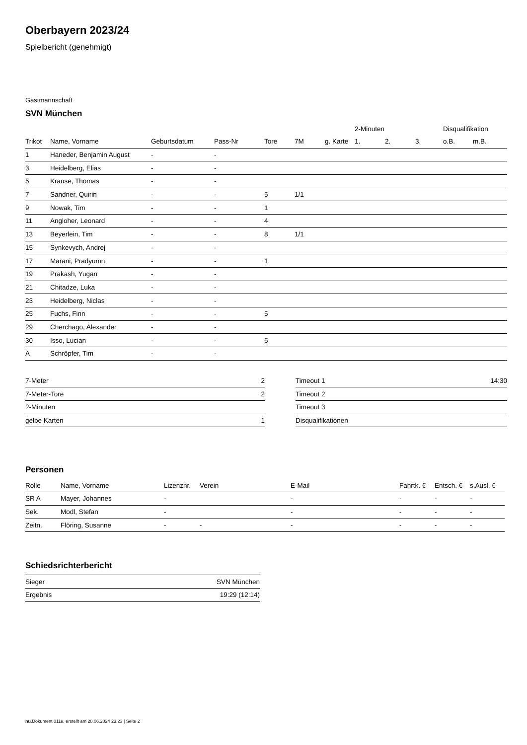Oberbayern 2023/24
Spielbericht (genehmigt)
Gastmannschaft
SVN München
| | | | | | | | 2-Minuten | | | Disqualifikation | |
| --- | --- | --- | --- | --- | --- | --- | --- | --- | --- | --- | --- |
| Trikot | Name, Vorname | Geburtsdatum | Pass-Nr | Tore | 7M | g. Karte | 1. | 2. | 3. | o.B. | m.B. |
| 1 | Haneder, Benjamin August | - | - | | | | | | | | |
| 3 | Heidelberg, Elias | - | - | | | | | | | | |
| 5 | Krause, Thomas | - | - | | | | | | | | |
| 7 | Sandner, Quirin | - | - | 5 | 1/1 | | | | | | |
| 9 | Nowak, Tim | - | - | 1 | | | | | | | |
| 11 | Angloher, Leonard | - | - | 4 | | | | | | | |
| 13 | Beyerlein, Tim | - | - | 8 | 1/1 | | | | | | |
| 15 | Synkevych, Andrej | - | - | | | | | | | | |
| 17 | Marani, Pradyumn | - | - | 1 | | | | | | | |
| 19 | Prakash, Yugan | - | - | | | | | | | | |
| 21 | Chitadze, Luka | - | - | | | | | | | | |
| 23 | Heidelberg, Niclas | - | - | | | | | | | | |
| 25 | Fuchs, Finn | - | - | 5 | | | | | | | |
| 29 | Cherchago, Alexander | - | - | | | | | | | | |
| 30 | Isso, Lucian | - | - | 5 | | | | | | | |
| A | Schröpfer, Tim | - | - | | | | | | | | |
| 7-Meter | 2 |
| 7-Meter-Tore | 2 |
| 2-Minuten | |
| gelbe Karten | 1 |
| Timeout 1 | 14:30 |
| Timeout 2 | |
| Timeout 3 | |
| Disqualifikationen | |
Personen
| Rolle | Name, Vorname | Lizenznr. | Verein | E-Mail | Fahrtk. € | Entsch. € | s.Ausl. € |
| --- | --- | --- | --- | --- | --- | --- | --- |
| SR A | Mayer, Johannes | - | | - | - | - | - |
| Sek. | Modl, Stefan | - | | - | - | - | - |
| Zeitn. | Flöring, Susanne | - | - | - | - | - | - |
Schiedsrichterbericht
| Sieger | SVN München |
| Ergebnis | 19:29 (12:14) |
nu.Dokument 011e, erstellt am 28.06.2024 23:23 | Seite 2